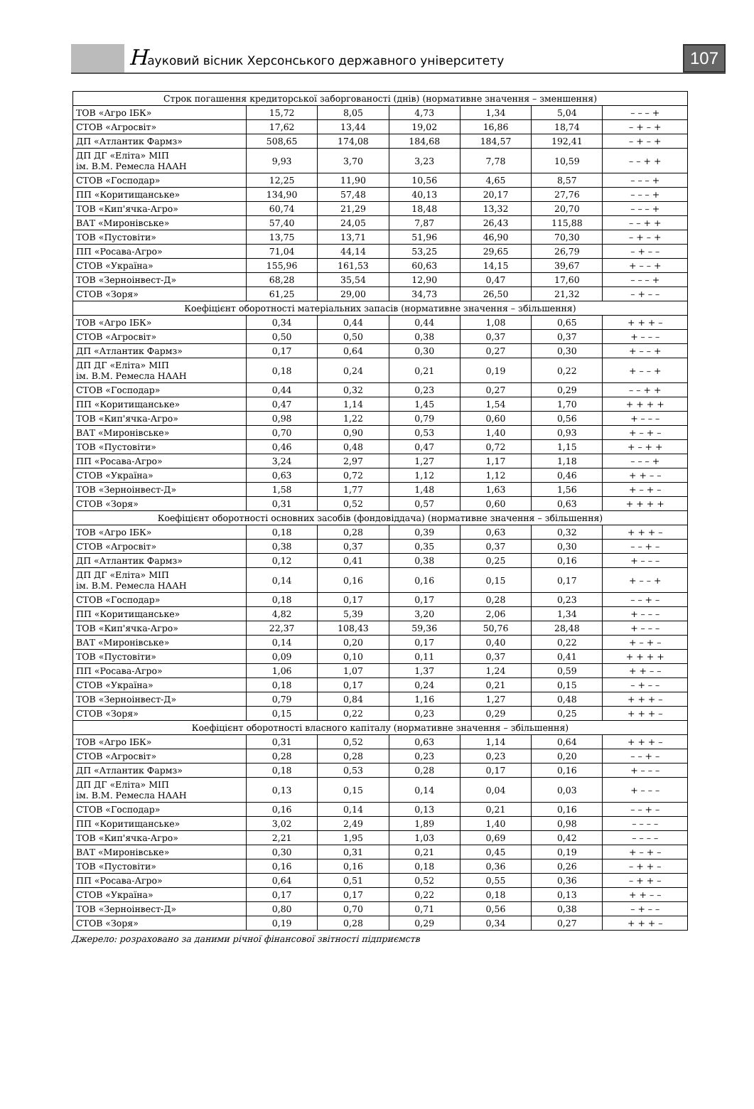Науковий вісник Херсонського державного університету
107
| Строк погашення кредиторської заборгованості (днів) (нормативне значення – зменшення) | | | | | | |
| ТОВ «Агро ІБК» | 15,72 | 8,05 | 4,73 | 1,34 | 5,04 | – – – + |
| СТОВ «Агросвіт» | 17,62 | 13,44 | 19,02 | 16,86 | 18,74 | – + – + |
| ДП «Атлантик Фармз» | 508,65 | 174,08 | 184,68 | 184,57 | 192,41 | – + – + |
| ДП ДГ «Еліта» МІП ім. В.М. Ремесла НААН | 9,93 | 3,70 | 3,23 | 7,78 | 10,59 | – – + + |
| СТОВ «Господар» | 12,25 | 11,90 | 10,56 | 4,65 | 8,57 | – – – + |
| ПП «Коритищанське» | 134,90 | 57,48 | 40,13 | 20,17 | 27,76 | – – – + |
| ТОВ «Кип'ячка-Агро» | 60,74 | 21,29 | 18,48 | 13,32 | 20,70 | – – – + |
| ВАТ «Миронівське» | 57,40 | 24,05 | 7,87 | 26,43 | 115,88 | – – + + |
| ТОВ «Пустовіти» | 13,75 | 13,71 | 51,96 | 46,90 | 70,30 | – + – + |
| ПП «Росава-Агро» | 71,04 | 44,14 | 53,25 | 29,65 | 26,79 | – + – – |
| СТОВ «Україна» | 155,96 | 161,53 | 60,63 | 14,15 | 39,67 | + – – + |
| ТОВ «Зерноінвест-Д» | 68,28 | 35,54 | 12,90 | 0,47 | 17,60 | – – – + |
| СТОВ «Зоря» | 61,25 | 29,00 | 34,73 | 26,50 | 21,32 | – + – – |
| Коефіцієнт оборотності матеріальних запасів (нормативне значення – збільшення) | | | | | | |
| ТОВ «Агро ІБК» | 0,34 | 0,44 | 0,44 | 1,08 | 0,65 | + + + – |
| СТОВ «Агросвіт» | 0,50 | 0,50 | 0,38 | 0,37 | 0,37 | + – – – |
| ДП «Атлантик Фармз» | 0,17 | 0,64 | 0,30 | 0,27 | 0,30 | + – – + |
| ДП ДГ «Еліта» МІП ім. В.М. Ремесла НААН | 0,18 | 0,24 | 0,21 | 0,19 | 0,22 | + – – + |
| СТОВ «Господар» | 0,44 | 0,32 | 0,23 | 0,27 | 0,29 | – – + + |
| ПП «Коритищанське» | 0,47 | 1,14 | 1,45 | 1,54 | 1,70 | + + + + |
| ТОВ «Кип'ячка-Агро» | 0,98 | 1,22 | 0,79 | 0,60 | 0,56 | + – – – |
| ВАТ «Миронівське» | 0,70 | 0,90 | 0,53 | 1,40 | 0,93 | + – + – |
| ТОВ «Пустовіти» | 0,46 | 0,48 | 0,47 | 0,72 | 1,15 | + – + + |
| ПП «Росава-Агро» | 3,24 | 2,97 | 1,27 | 1,17 | 1,18 | – – – + |
| СТОВ «Україна» | 0,63 | 0,72 | 1,12 | 1,12 | 0,46 | + + – – |
| ТОВ «Зерноінвест-Д» | 1,58 | 1,77 | 1,48 | 1,63 | 1,56 | + – + – |
| СТОВ «Зоря» | 0,31 | 0,52 | 0,57 | 0,60 | 0,63 | + + + + |
| Коефіцієнт оборотності основних засобів (фондовіддача) (нормативне значення – збільшення) | | | | | | |
| ТОВ «Агро ІБК» | 0,18 | 0,28 | 0,39 | 0,63 | 0,32 | + + + – |
| СТОВ «Агросвіт» | 0,38 | 0,37 | 0,35 | 0,37 | 0,30 | – – + – |
| ДП «Атлантик Фармз» | 0,12 | 0,41 | 0,38 | 0,25 | 0,16 | + – – – |
| ДП ДГ «Еліта» МІП ім. В.М. Ремесла НААН | 0,14 | 0,16 | 0,16 | 0,15 | 0,17 | + – – + |
| СТОВ «Господар» | 0,18 | 0,17 | 0,17 | 0,28 | 0,23 | – – + – |
| ПП «Коритищанське» | 4,82 | 5,39 | 3,20 | 2,06 | 1,34 | + – – – |
| ТОВ «Кип'ячка-Агро» | 22,37 | 108,43 | 59,36 | 50,76 | 28,48 | + – – – |
| ВАТ «Миронівське» | 0,14 | 0,20 | 0,17 | 0,40 | 0,22 | + – + – |
| ТОВ «Пустовіти» | 0,09 | 0,10 | 0,11 | 0,37 | 0,41 | + + + + |
| ПП «Росава-Агро» | 1,06 | 1,07 | 1,37 | 1,24 | 0,59 | + + – – |
| СТОВ «Україна» | 0,18 | 0,17 | 0,24 | 0,21 | 0,15 | – + – – |
| ТОВ «Зерноінвест-Д» | 0,79 | 0,84 | 1,16 | 1,27 | 0,48 | + + + – |
| СТОВ «Зоря» | 0,15 | 0,22 | 0,23 | 0,29 | 0,25 | + + + – |
| Коефіцієнт оборотності власного капіталу (нормативне значення – збільшення) | | | | | | |
| ТОВ «Агро ІБК» | 0,31 | 0,52 | 0,63 | 1,14 | 0,64 | + + + – |
| СТОВ «Агросвіт» | 0,28 | 0,28 | 0,23 | 0,23 | 0,20 | – – + – |
| ДП «Атлантик Фармз» | 0,18 | 0,53 | 0,28 | 0,17 | 0,16 | + – – – |
| ДП ДГ «Еліта» МІП ім. В.М. Ремесла НААН | 0,13 | 0,15 | 0,14 | 0,04 | 0,03 | + – – – |
| СТОВ «Господар» | 0,16 | 0,14 | 0,13 | 0,21 | 0,16 | – – + – |
| ПП «Коритищанське» | 3,02 | 2,49 | 1,89 | 1,40 | 0,98 | – – – – |
| ТОВ «Кип'ячка-Агро» | 2,21 | 1,95 | 1,03 | 0,69 | 0,42 | – – – – |
| ВАТ «Миронівське» | 0,30 | 0,31 | 0,21 | 0,45 | 0,19 | + – + – |
| ТОВ «Пустовіти» | 0,16 | 0,16 | 0,18 | 0,36 | 0,26 | – + + – |
| ПП «Росава-Агро» | 0,64 | 0,51 | 0,52 | 0,55 | 0,36 | – + + – |
| СТОВ «Україна» | 0,17 | 0,17 | 0,22 | 0,18 | 0,13 | + + – – |
| ТОВ «Зерноінвест-Д» | 0,80 | 0,70 | 0,71 | 0,56 | 0,38 | – + – – |
| СТОВ «Зоря» | 0,19 | 0,28 | 0,29 | 0,34 | 0,27 | + + + – |
Джерело: розраховано за даними річної фінансової звітності підприємств